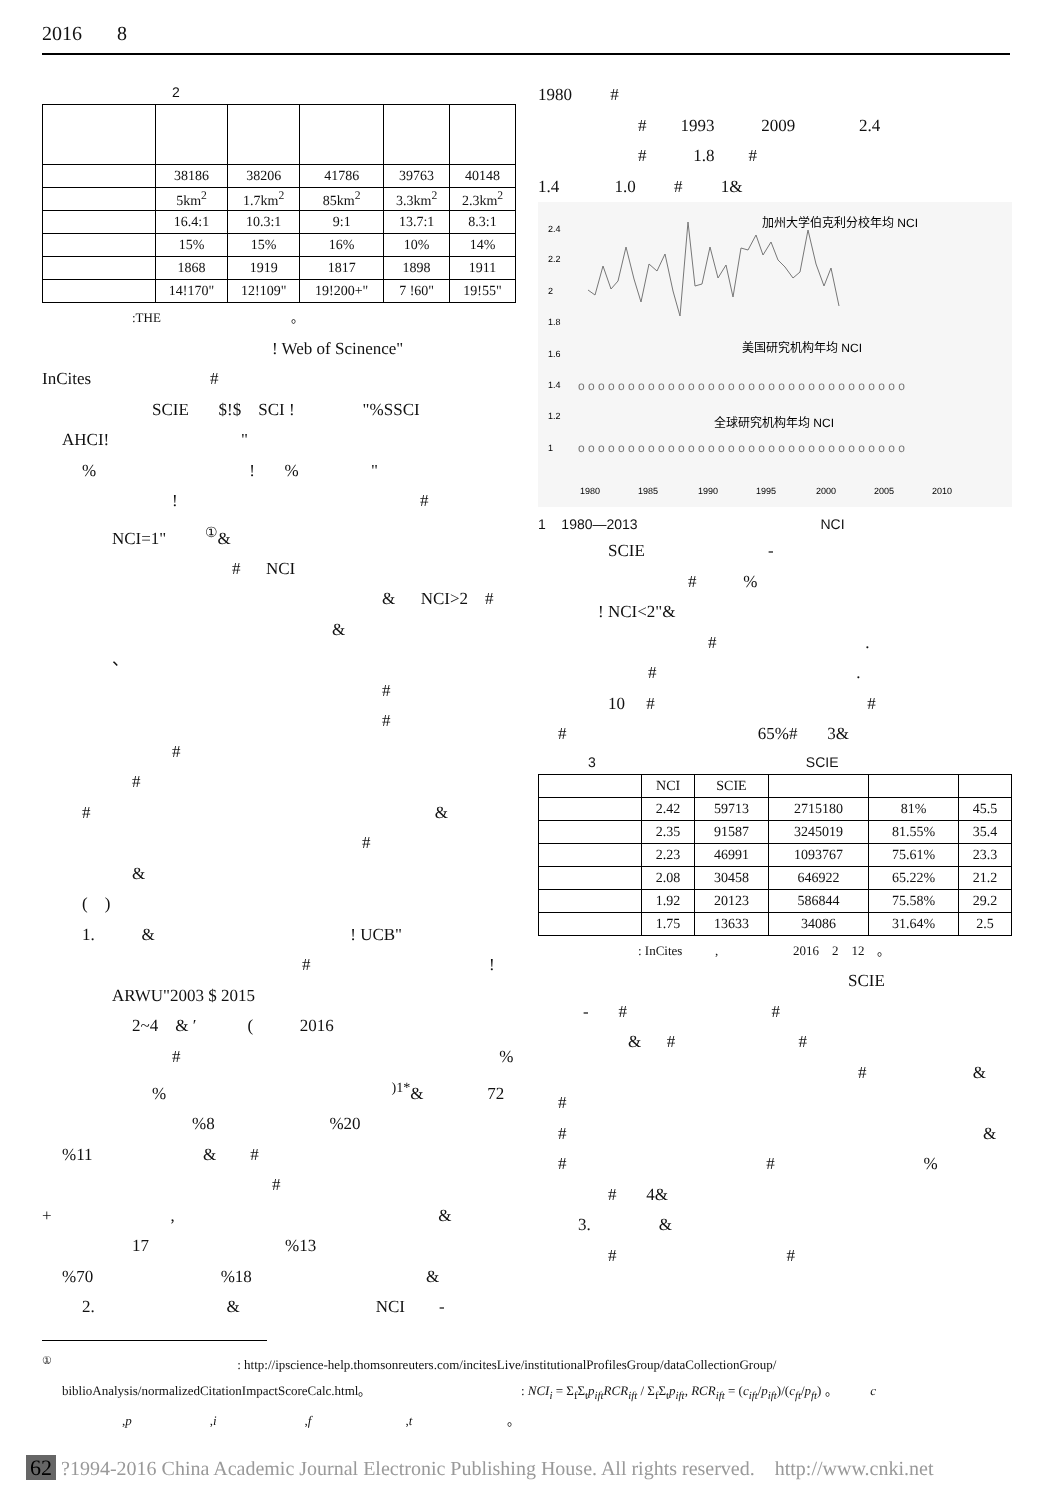2016 8
2
| | 38186 | 38206 | 41786 | 39763 | 40148 |
| | 5km<sup>2</sup> | 1.7km<sup>2</sup> | 85km<sup>2</sup> | 3.3km<sup>2</sup> | 2.3km<sup>2</sup> |
| | 16.4:1 | 10.3:1 | 9:1 | 13.7:1 | 8.3:1 |
| | 15% | 15% | 16% | 10% | 14% |
| | 1868 | 1919 | 1817 | 1898 | 1911 |
| | 14!170" | 12!109" | 19!200+" | 7 !60" | 19!55" |
:THE 。
! Web of Scinence"
InCites #
SCIE $!$ SCI ! "%SSCI
AHCI! "
% ! % "
! #
NCI=1" <sup>①</sup>&
# NCI
& NCI>2 #
&
、
#
#
#
#
# &
#
&
( )
1. & ! UCB"
# !
ARWU"2003 $ 2015
2~4 & ′ ( 2016
# %
% <sup>)1*</sup>& 72
%8 %20
%11 & #
#
+ , &
17 %13
%70 %18 &
2. & NCI -
1980 #
# 1993 2009 2.4
# 1.8 #
1.4 1.0 # 1&
2.4
2.2
2
1.8
1.6
1.4
1.2
1
1980
1985
1990
1995
2000
2005
2010
加州大学伯克利分校年均 NCI
美国研究机构年均 NCI
全球研究机构年均 NCI
o o o o o o o o o o o o o o o o o o o o o o o o o o o o o o o o o
o o o o o o o o o o o o o o o o o o o o o o o o o o o o o o o o o
1 1980—2013 NCI
SCIE -
# %
! NCI<2"&
# .
# .
10 # #
# 65%# 3&
3 SCIE
| | NCI | SCIE | | | |
| --- | --- | --- | --- | --- | --- |
| | 2.42 | 59713 | 2715180 | 81% | 45.5 |
| | 2.35 | 91587 | 3245019 | 81.55% | 35.4 |
| | 2.23 | 46991 | 1093767 | 75.61% | 23.3 |
| | 2.08 | 30458 | 646922 | 65.22% | 21.2 |
| | 1.92 | 20123 | 586844 | 75.58% | 29.2 |
| | 1.75 | 13633 | 34086 | 31.64% | 2.5 |
: InCites , 2016 2 12 。
SCIE
- # #
& # #
# &
#
# &
# # %
# 4&
3. &
# #
<sup>①</sup> : http://ipscience-help.thomsonreuters.com/incitesLive/institutionalProfilesGroup/dataCollectionGroup/
biblioAnalysis/normalizedCitationImpactScoreCalc.html。 : NCI<sub>i</sub> = Σ<sub>f</sub>Σ<sub>t</sub>p<sub>ift</sub>RCR<sub>ift</sub> / Σ<sub>f</sub>Σ<sub>t</sub>p<sub>ift</sub>, RCR<sub>ift</sub> = (c<sub>ift</sub>/p<sub>ift</sub>)/(c<sub>ft</sub>/p<sub>ft</sub>) 。 c
,p ,i ,f ,t 。
62 ?1994-2016 China Academic Journal Electronic Publishing House. All rights reserved. http://www.cnki.net